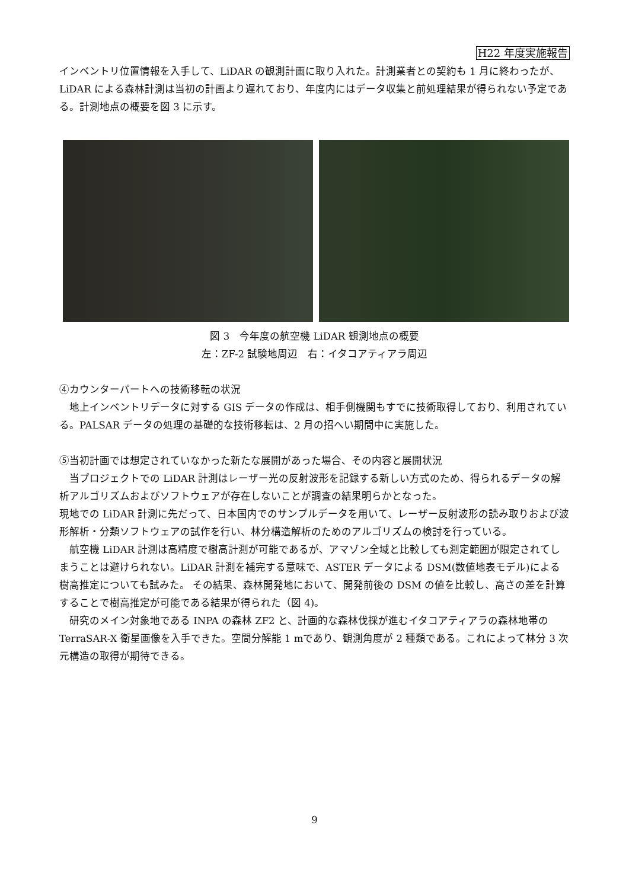H22 年度実施報告
インベントリ位置情報を入手して、LiDAR の観測計画に取り入れた。計測業者との契約も 1 月に終わったが、LiDAR による森林計測は当初の計画より遅れており、年度内にはデータ収集と前処理結果が得られない予定である。計測地点の概要を図 3 に示す。
図 3　今年度の航空機 LiDAR 観測地点の概要
左：ZF-2 試験地周辺　右：イタコアティアラ周辺
④カウンターパートへの技術移転の状況
　地上インベントリデータに対する GIS データの作成は、相手側機関もすでに技術取得しており、利用されている。PALSAR データの処理の基礎的な技術移転は、2 月の招へい期間中に実施した。
⑤当初計画では想定されていなかった新たな展開があった場合、その内容と展開状況
　当プロジェクトでの LiDAR 計測はレーザー光の反射波形を記録する新しい方式のため、得られるデータの解析アルゴリズムおよびソフトウェアが存在しないことが調査の結果明らかとなった。
現地での LiDAR 計測に先だって、日本国内でのサンプルデータを用いて、レーザー反射波形の読み取りおよび波形解析・分類ソフトウェアの試作を行い、林分構造解析のためのアルゴリズムの検討を行っている。
　航空機 LiDAR 計測は高精度で樹高計測が可能であるが、アマゾン全域と比較しても測定範囲が限定されてしまうことは避けられない。LiDAR 計測を補完する意味で、ASTER データによる DSM(数値地表モデル)による樹高推定についても試みた。 その結果、森林開発地において、開発前後の DSM の値を比較し、高さの差を計算することで樹高推定が可能である結果が得られた（図 4)。
　研究のメイン対象地である INPA の森林 ZF2 と、計画的な森林伐採が進むイタコアティアラの森林地帯の TerraSAR-X 衛星画像を入手できた。空間分解能 1 mであり、観測角度が 2 種類である。これによって林分 3 次元構造の取得が期待できる。
9